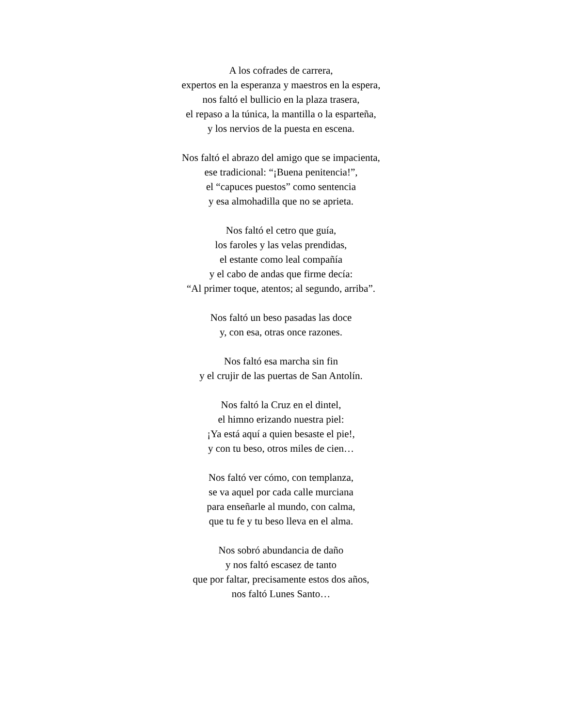A los cofrades de carrera,
expertos en la esperanza y maestros en la espera,
nos faltó el bullicio en la plaza trasera,
el repaso a la túnica, la mantilla o la esparteña,
y los nervios de la puesta en escena.
Nos faltó el abrazo del amigo que se impacienta,
ese tradicional: “¡Buena penitencia!”,
el “capuces puestos” como sentencia
y esa almohadilla que no se aprieta.
Nos faltó el cetro que guía,
los faroles y las velas prendidas,
el estante como leal compañía
y el cabo de andas que firme decía:
“Al primer toque, atentos; al segundo, arriba”.
Nos faltó un beso pasadas las doce
y, con esa, otras once razones.
Nos faltó esa marcha sin fin
y el crujir de las puertas de San Antolín.
Nos faltó la Cruz en el dintel,
el himno erizando nuestra piel:
¡Ya está aquí a quien besaste el pie!,
y con tu beso, otros miles de cien…
Nos faltó ver cómo, con templanza,
se va aquel por cada calle murciana
para enseñarle al mundo, con calma,
que tu fe y tu beso lleva en el alma.
Nos sobró abundancia de daño
y nos faltó escasez de tanto
que por faltar, precisamente estos dos años,
nos faltó Lunes Santo…